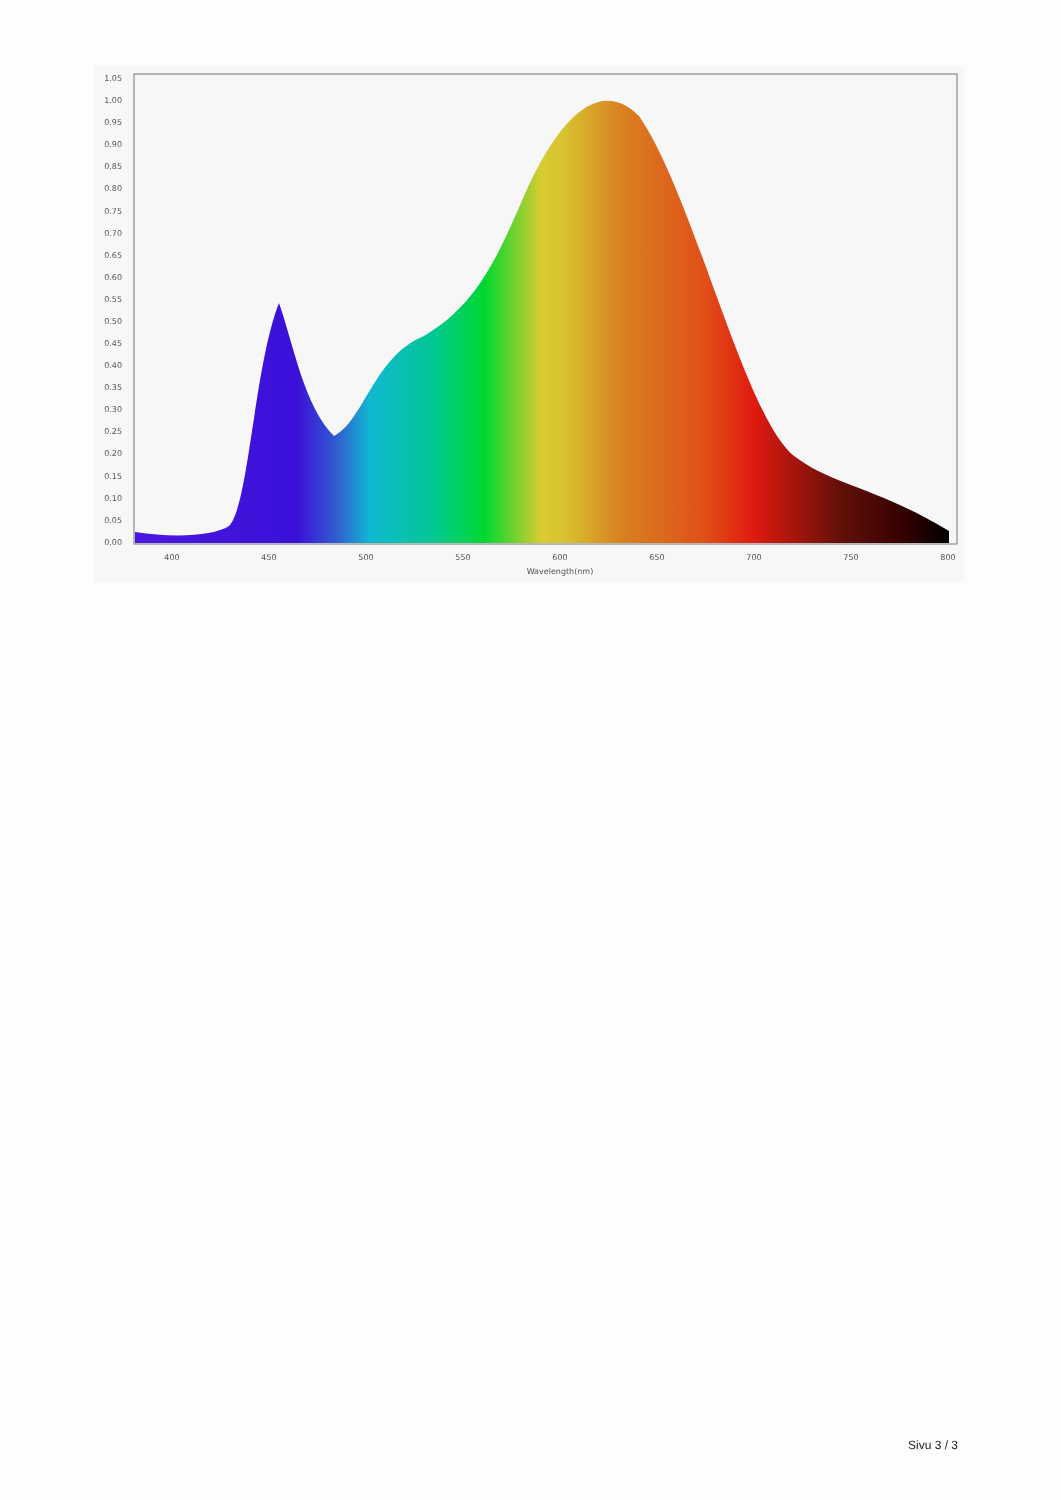1.05
1.00
0.95
0.90
0.85
0.80
0.75
0.70
0.65
0.60
0.55
0.50
0.45
0.40
0.35
0.30
0.25
0.20
0.15
0.10
0.05
0.00
400
450
500
550
600
650
700
750
800
Wavelength(nm)
Sivu 3 / 3